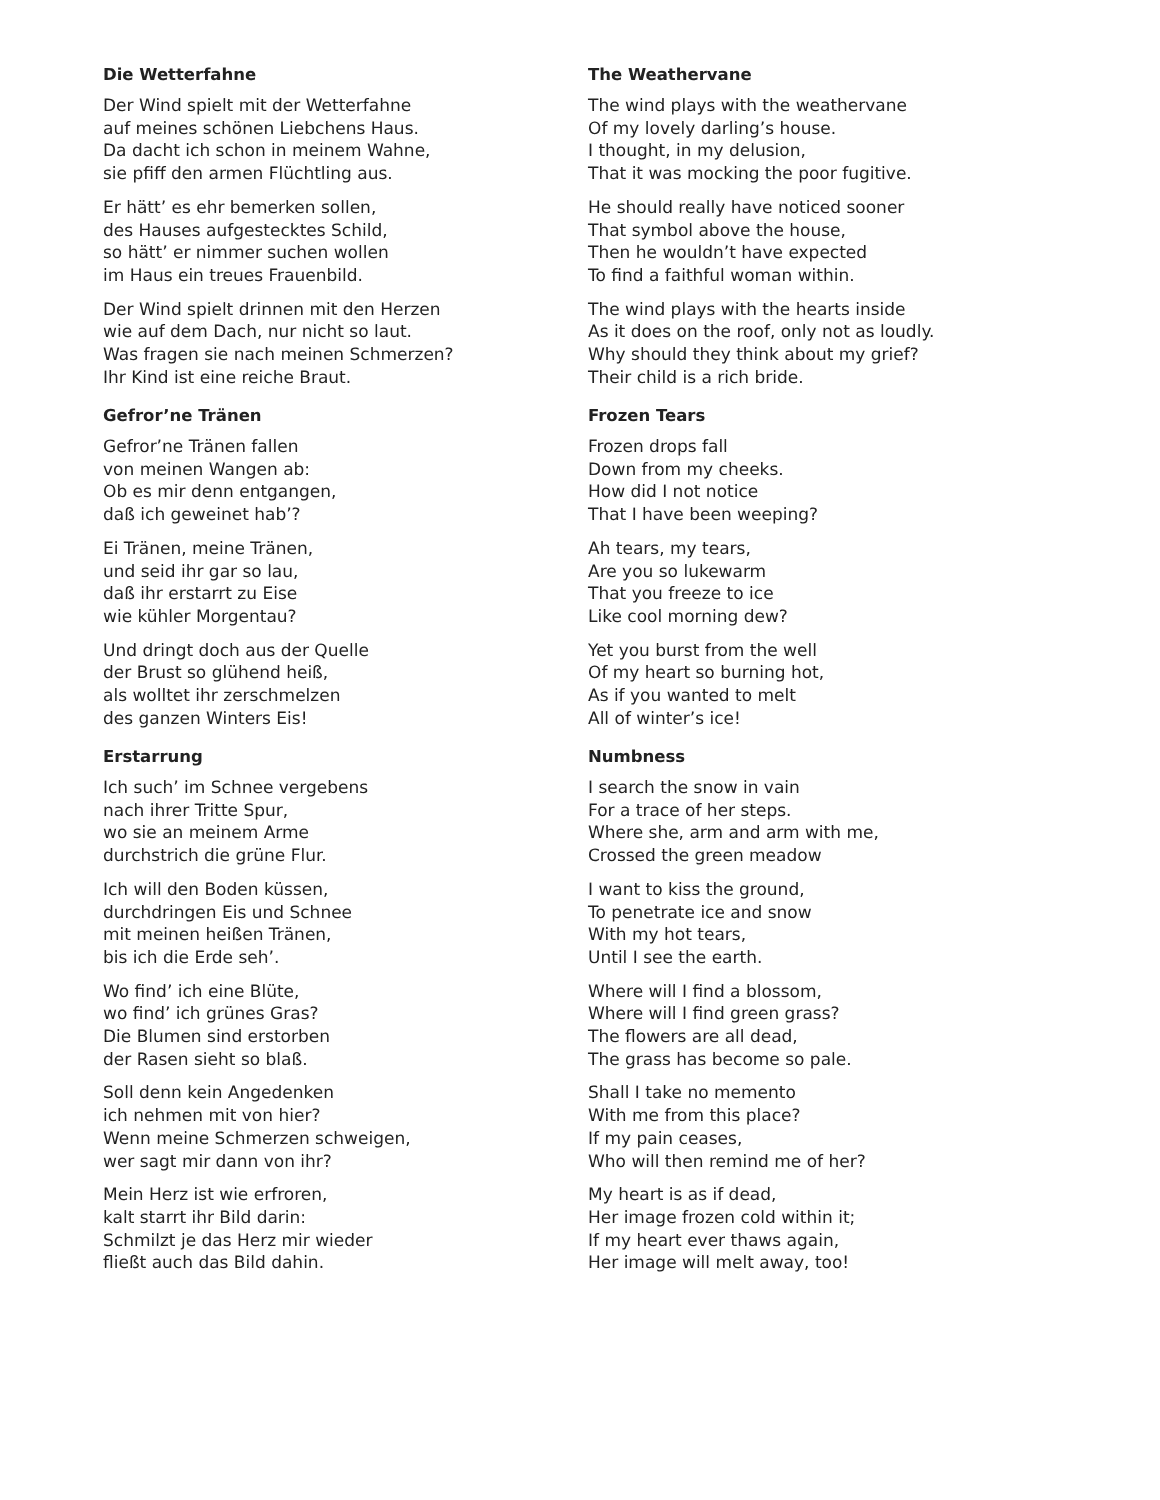Die Wetterfahne
Der Wind spielt mit der Wetterfahne
auf meines schönen Liebchens Haus.
Da dacht ich schon in meinem Wahne,
sie pfiff den armen Flüchtling aus.
Er hätt’ es ehr bemerken sollen,
des Hauses aufgestecktes Schild,
so hätt’ er nimmer suchen wollen
im Haus ein treues Frauenbild.
Der Wind spielt drinnen mit den Herzen
wie auf dem Dach, nur nicht so laut.
Was fragen sie nach meinen Schmerzen?
Ihr Kind ist eine reiche Braut.
Gefror’ne Tränen
Gefror’ne Tränen fallen
von meinen Wangen ab:
Ob es mir denn entgangen,
daß ich geweinet hab’?
Ei Tränen, meine Tränen,
und seid ihr gar so lau,
daß ihr erstarrt zu Eise
wie kühler Morgentau?
Und dringt doch aus der Quelle
der Brust so glühend heiß,
als wolltet ihr zerschmelzen
des ganzen Winters Eis!
Erstarrung
Ich such’ im Schnee vergebens
nach ihrer Tritte Spur,
wo sie an meinem Arme
durchstrich die grüne Flur.
Ich will den Boden küssen,
durchdringen Eis und Schnee
mit meinen heißen Tränen,
bis ich die Erde seh’.
Wo find’ ich eine Blüte,
wo find’ ich grünes Gras?
Die Blumen sind erstorben
der Rasen sieht so blaß.
Soll denn kein Angedenken
ich nehmen mit von hier?
Wenn meine Schmerzen schweigen,
wer sagt mir dann von ihr?
Mein Herz ist wie erfroren,
kalt starrt ihr Bild darin:
Schmilzt je das Herz mir wieder
fließt auch das Bild dahin.
The Weathervane
The wind plays with the weathervane
Of my lovely darling’s house.
I thought, in my delusion,
That it was mocking the poor fugitive.
He should really have noticed sooner
That symbol above the house,
Then he wouldn’t have expected
To find a faithful woman within.
The wind plays with the hearts inside
As it does on the roof, only not as loudly.
Why should they think about my grief?
Their child is a rich bride.
Frozen Tears
Frozen drops fall
Down from my cheeks.
How did I not notice
That I have been weeping?
Ah tears, my tears,
Are you so lukewarm
That you freeze to ice
Like cool morning dew?
Yet you burst from the well
Of my heart so burning hot,
As if you wanted to melt
All of winter’s ice!
Numbness
I search the snow in vain
For a trace of her steps.
Where she, arm and arm with me,
Crossed the green meadow
I want to kiss the ground,
To penetrate ice and snow
With my hot tears,
Until I see the earth.
Where will I find a blossom,
Where will I find green grass?
The flowers are all dead,
The grass has become so pale.
Shall I take no memento
With me from this place?
If my pain ceases,
Who will then remind me of her?
My heart is as if dead,
Her image frozen cold within it;
If my heart ever thaws again,
Her image will melt away, too!